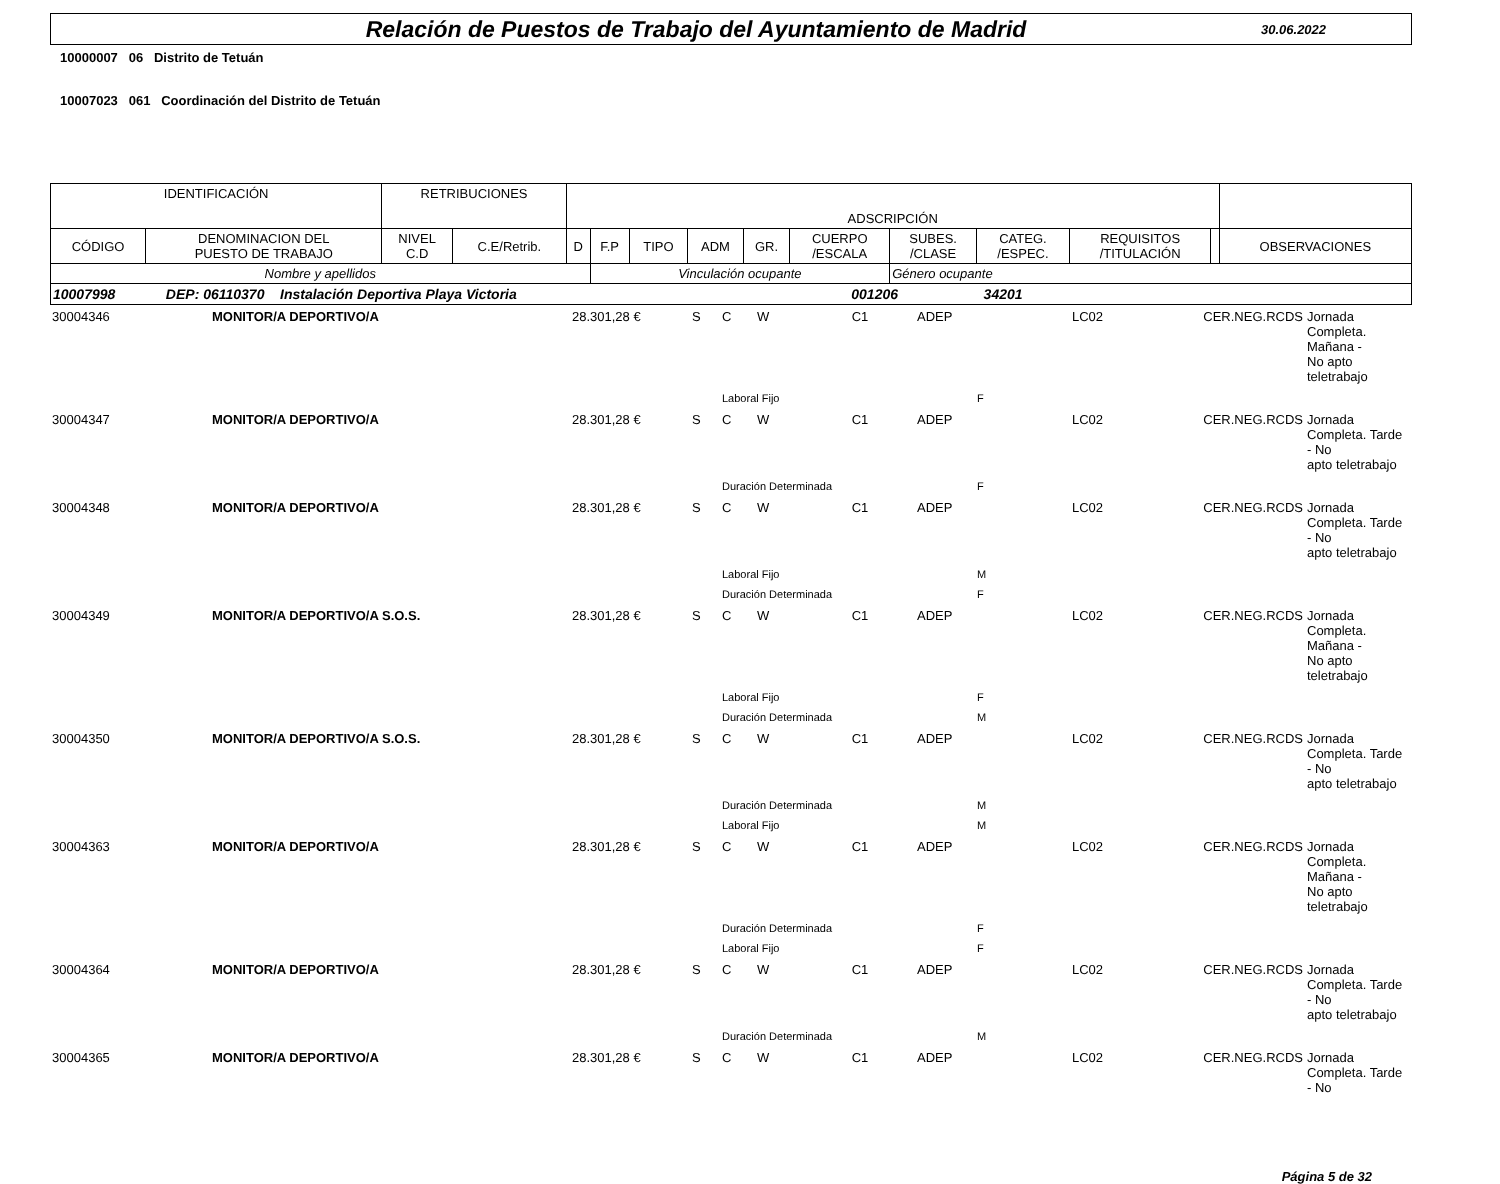Relación de Puestos de Trabajo del Ayuntamiento de Madrid
30.06.2022
10000007 06 Distrito de Tetuán
10007023 061 Coordinación del Distrito de Tetuán
| IDENTIFICACIÓN | | RETRIBUCIONES | | ADSCRIPCIÓN | | | | | | | | | | |
| --- | --- | --- | --- | --- | --- | --- | --- | --- | --- | --- | --- | --- | --- | --- |
| CÓDIGO | DENOMINACION DEL PUESTO DE TRABAJO | NIVEL C.D | C.E/Retrib. | D | F.P | TIPO | ADM | GR. | CUERPO /ESCALA | SUBES. /CLASE | CATEG. /ESPEC. | REQUISITOS /TITULACIÓN | | OBSERVACIONES |
| Nombre y apellidos | | | | | Vinculación ocupante | | | | | Género ocupante | | | | |
| 10007998 DEP: 06110370 Instalación Deportiva Playa Victoria 001206 34201 | | | | | | | | | | | | | | |
| 30004346 | MONITOR/A DEPORTIVO/A | 28.301,28 € | S | C | W | C1 | ADEP | LC02 | CER.NEG.RCDS | Jornada Completa. Mañana - No apto teletrabajo |
| | | | | Laboral Fijo | | | | F | | |
| 30004347 | MONITOR/A DEPORTIVO/A | 28.301,28 € | S | C | W | C1 | ADEP | LC02 | CER.NEG.RCDS | Jornada Completa. Tarde - No apto teletrabajo |
| | | | | Duración Determinada | | | | F | | |
| 30004348 | MONITOR/A DEPORTIVO/A | 28.301,28 € | S | C | W | C1 | ADEP | LC02 | CER.NEG.RCDS | Jornada Completa. Tarde - No apto teletrabajo |
| | | | | Laboral Fijo | | | | M | | |
| | | | | Duración Determinada | | | | F | | |
| 30004349 | MONITOR/A DEPORTIVO/A S.O.S. | 28.301,28 € | S | C | W | C1 | ADEP | LC02 | CER.NEG.RCDS | Jornada Completa. Mañana - No apto teletrabajo |
| | | | | Laboral Fijo | | | | F | | |
| | | | | Duración Determinada | | | | M | | |
| 30004350 | MONITOR/A DEPORTIVO/A S.O.S. | 28.301,28 € | S | C | W | C1 | ADEP | LC02 | CER.NEG.RCDS | Jornada Completa. Tarde - No apto teletrabajo |
| | | | | Duración Determinada | | | | M | | |
| | | | | Laboral Fijo | | | | M | | |
| 30004363 | MONITOR/A DEPORTIVO/A | 28.301,28 € | S | C | W | C1 | ADEP | LC02 | CER.NEG.RCDS | Jornada Completa. Mañana - No apto teletrabajo |
| | | | | Duración Determinada | | | | F | | |
| | | | | Laboral Fijo | | | | F | | |
| 30004364 | MONITOR/A DEPORTIVO/A | 28.301,28 € | S | C | W | C1 | ADEP | LC02 | CER.NEG.RCDS | Jornada Completa. Tarde - No apto teletrabajo |
| | | | | Duración Determinada | | | | M | | |
| 30004365 | MONITOR/A DEPORTIVO/A | 28.301,28 € | S | C | W | C1 | ADEP | LC02 | CER.NEG.RCDS | Jornada Completa. Tarde - No |
Página 5 de 32